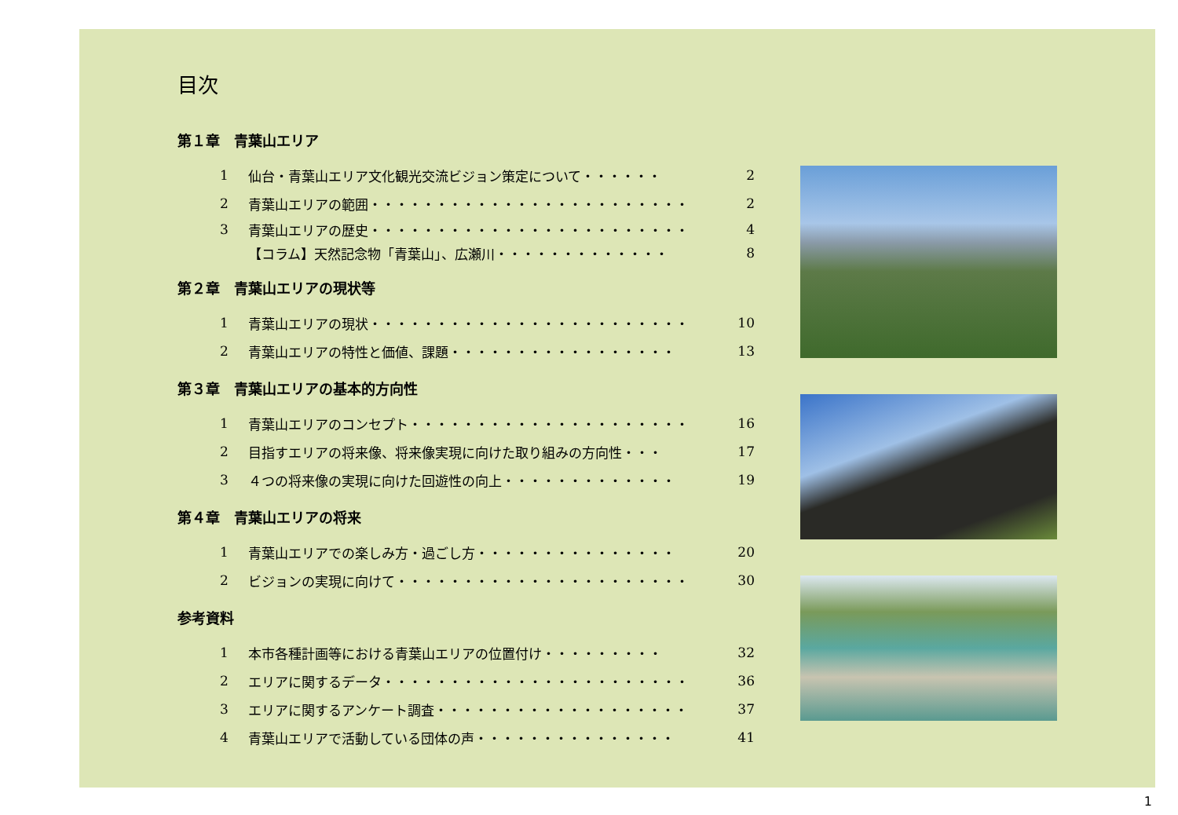目次
第１章　青葉山エリア
1 仙台・青葉山エリア文化観光交流ビジョン策定について・・・・・・ 2
2 青葉山エリアの範囲・・・・・・・・・・・・・・・・・・・・・・・・ 2
3 青葉山エリアの歴史・・・・・・・・・・・・・・・・・・・・・・・・ 4
【コラム】天然記念物「青葉山」、広瀬川・・・・・・・・・・・・・ 8
第２章　青葉山エリアの現状等
1 青葉山エリアの現状・・・・・・・・・・・・・・・・・・・・・・・・ 10
2 青葉山エリアの特性と価値、課題・・・・・・・・・・・・・・・・・ 13
第３章　青葉山エリアの基本的方向性
1 青葉山エリアのコンセプト・・・・・・・・・・・・・・・・・・・・・ 16
2 目指すエリアの将来像、将来像実現に向けた取り組みの方向性・・・ 17
3 ４つの将来像の実現に向けた回遊性の向上・・・・・・・・・・・・・ 19
第４章　青葉山エリアの将来
1 青葉山エリアでの楽しみ方・過ごし方・・・・・・・・・・・・・・・ 20
2 ビジョンの実現に向けて・・・・・・・・・・・・・・・・・・・・・・ 30
参考資料
1 本市各種計画等における青葉山エリアの位置付け・・・・・・・・・ 32
2 エリアに関するデータ・・・・・・・・・・・・・・・・・・・・・・・ 36
3 エリアに関するアンケート調査・・・・・・・・・・・・・・・・・・・ 37
4 青葉山エリアで活動している団体の声・・・・・・・・・・・・・・・ 41
1